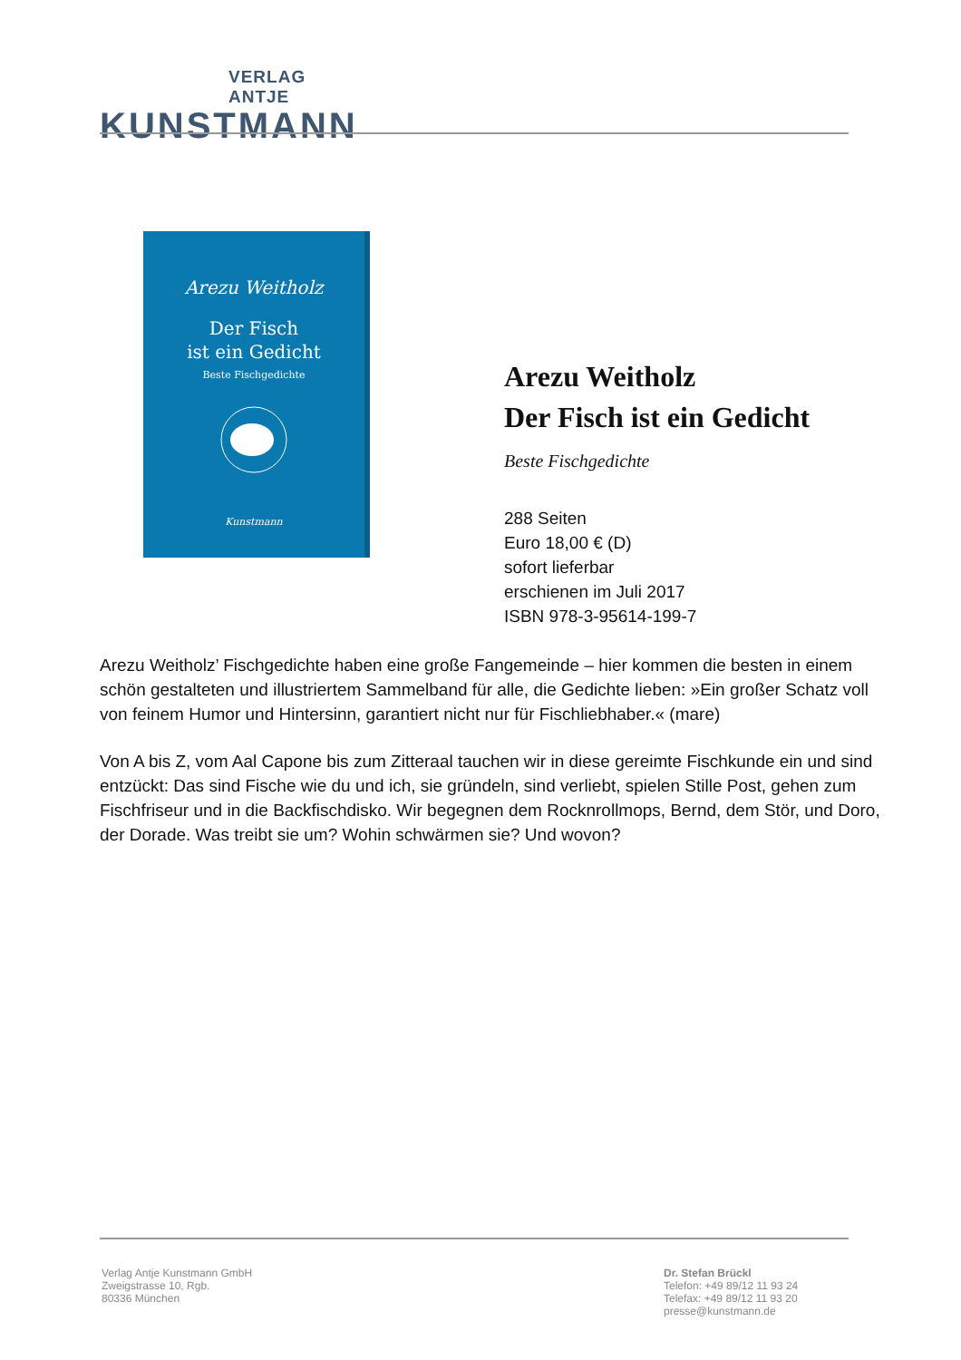VERLAG ANTJE
KUNSTMANN
Arezu Weitholz
Der Fisch
ist ein Gedicht
Beste Fischgedichte
Kunstmann
Arezu Weitholz
Der Fisch ist ein Gedicht
Beste Fischgedichte
288 Seiten
Euro 18,00 € (D)
sofort lieferbar
erschienen im Juli 2017
ISBN 978-3-95614-199-7
Arezu Weitholz’ Fischgedichte haben eine große Fangemeinde – hier kommen die besten in einem schön gestalteten und illustriertem Sammelband für alle, die Gedichte lieben: »Ein großer Schatz voll von feinem Humor und Hintersinn, garantiert nicht nur für Fischliebhaber.« (mare)
Von A bis Z, vom Aal Capone bis zum Zitteraal tauchen wir in diese gereimte Fischkunde ein und sind entzückt: Das sind Fische wie du und ich, sie gründeln, sind verliebt, spielen Stille Post, gehen zum Fischfriseur und in die Backfischdisko. Wir begegnen dem Rocknrollmops, Bernd, dem Stör, und Doro, der Dorade. Was treibt sie um? Wohin schwärmen sie? Und wovon?
Verlag Antje Kunstmann GmbH
Zweigstrasse 10, Rgb.
80336 München
Dr. Stefan Brückl
Telefon: +49 89/12 11 93 24
Telefax: +49 89/12 11 93 20
presse@kunstmann.de